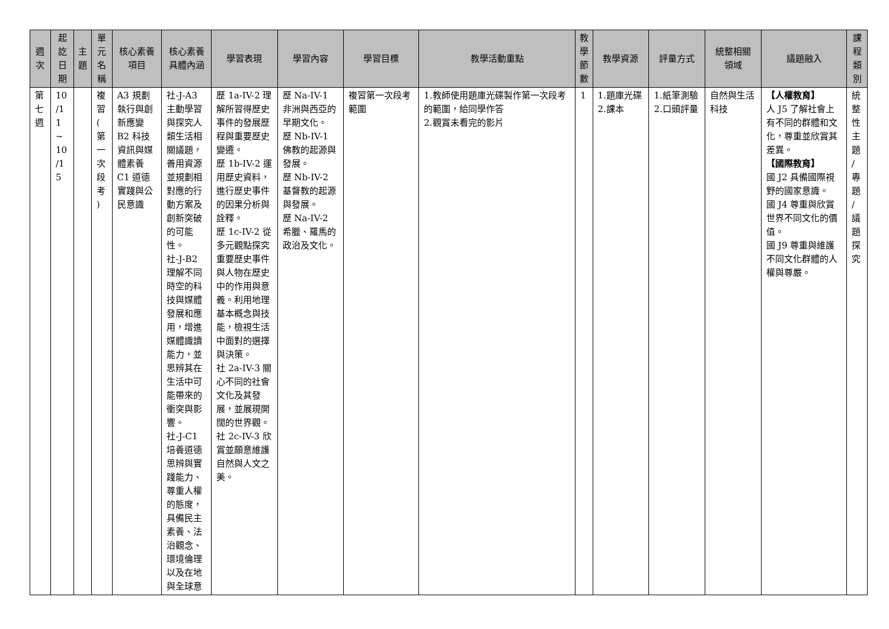| 週 次 | 起 訖 日 期 | 主 題 | 單 元 名 稱 | 核心素養 項目 | 核心素養 具體內涵 | 學習表現 | 學習內容 | 學習目標 | 教學活動重點 | 教 學 節 數 | 教學資源 | 評量方式 | 統整相關 領域 | 議題融入 | 課 程 類 別 |
| --- | --- | --- | --- | --- | --- | --- | --- | --- | --- | --- | --- | --- | --- | --- | --- |
| 第 七 週 | 10 /1 1 ~ 10 /1 5 | | 複 習 ( 第 一 次 段 考 ) | A3 規劃執行與創新應變 B2 科技資訊與媒體素養 C1 道德實踐與公民意識 | 社-J-A3 主動學習與探究人類生活相關議題，善用資源並規劃相對應的行動方案及創新突破的可能性。 社-J-B2 理解不同時空的科技與媒體發展和應用，增進媒體識讀能力，並思辨其在生活中可能帶來的衝突與影響。 社-J-C1 培養道德思辨與實踐能力、尊重人權的態度，具備民主素養、法治觀念、環境倫理以及在地與全球意 | 歷 1a-IV-2 理解所習得歷史事件的發展歷程與重要歷史變遷。 歷 1b-IV-2 運用歷史資料，進行歷史事件的因果分析與詮釋。 歷 1c-IV-2 從多元觀點探究重要歷史事件與人物在歷史中的作用與意義。利用地理基本概念與技能，檢視生活中面對的選擇與決策。 社 2a-IV-3 關心不同的社會文化及其發展，並展現開闊的世界觀。 社 2c-IV-3 欣賞並願意維護自然與人文之美。 | 歷 Na-IV-1 非洲與西亞的早期文化。 歷 Nb-IV-1 佛教的起源與發展。 歷 Nb-IV-2 基督教的起源與發展。 歷 Na-IV-2 希臘、羅馬的政治及文化。 | 複習第一次段考範圍 | 1.教師使用題庫光碟製作第一次段考的範圍，給同學作答 2.觀賞未看完的影片 | 1 | 1.題庫光碟 2.課本 | 1.紙筆測驗 2.口頭評量 | 自然與生活科技 | 【人權教育】 人 J5 了解社會上有不同的群體和文化，尊重並欣賞其差異。 【國際教育】 國 J2 具備國際視野的國家意識。 國 J4 尊重與欣賞世界不同文化的價值。 國 J9 尊重與維護不同文化群體的人權與尊嚴。 | 統 整 性 主 題 / 專 題 / 議 題 探 究 |